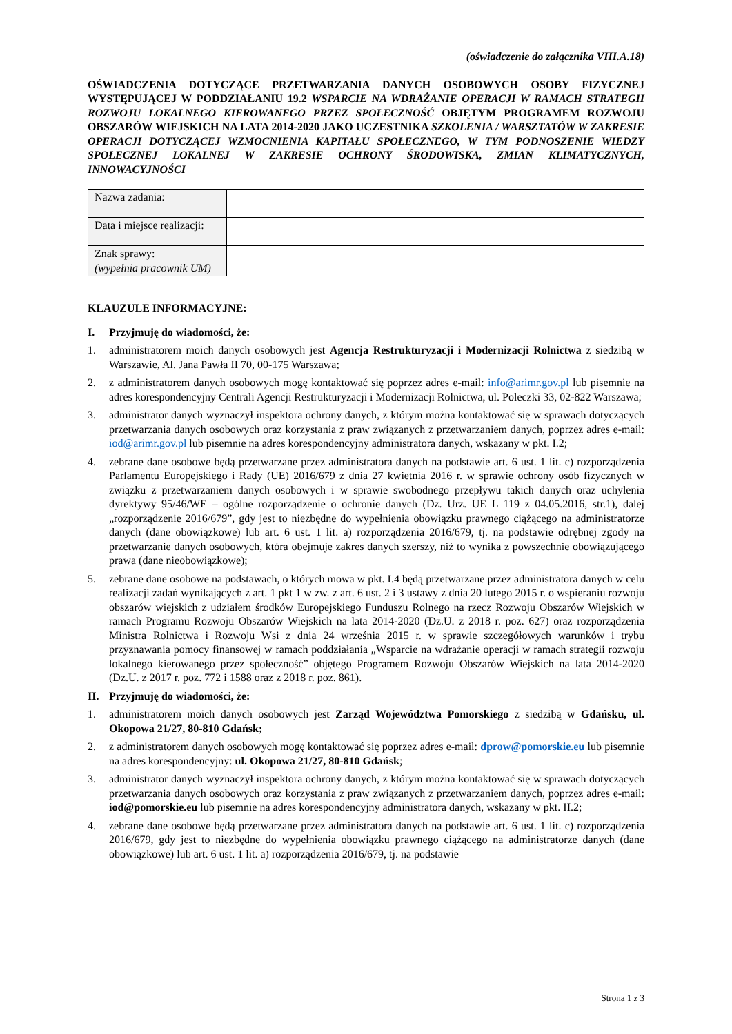(oświadczenie do załącznika VIII.A.18)
OŚWIADCZENIA DOTYCZĄCE PRZETWARZANIA DANYCH OSOBOWYCH OSOBY FIZYCZNEJ WYSTĘPUJĄCEJ W PODDZIAŁANIU 19.2 WSPARCIE NA WDRAŻANIE OPERACJI W RAMACH STRATEGII ROZWOJU LOKALNEGO KIEROWANEGO PRZEZ SPOŁECZNOŚĆ OBJĘTYM PROGRAMEM ROZWOJU OBSZARÓW WIEJSKICH NA LATA 2014-2020 JAKO UCZESTNIKA SZKOLENIA / WARSZTATÓW W ZAKRESIE OPERACJI DOTYCZĄCEJ WZMOCNIENIA KAPITAŁU SPOŁECZNEGO, W TYM PODNOSZENIE WIEDZY SPOŁECZNEJ LOKALNEJ W ZAKRESIE OCHRONY ŚRODOWISKA, ZMIAN KLIMATYCZNYCH, INNOWACYJNOŚCI
| Nazwa zadania: | |
| Data i miejsce realizacji: | |
| Znak sprawy: (wypełnia pracownik UM) | |
KLAUZULE INFORMACYJNE:
I. Przyjmuję do wiadomości, że:
1. administratorem moich danych osobowych jest Agencja Restrukturyzacji i Modernizacji Rolnictwa z siedzibą w Warszawie, Al. Jana Pawła II 70, 00-175 Warszawa;
2. z administratorem danych osobowych mogę kontaktować się poprzez adres e-mail: info@arimr.gov.pl lub pisemnie na adres korespondencyjny Centrali Agencji Restrukturyzacji i Modernizacji Rolnictwa, ul. Poleczki 33, 02-822 Warszawa;
3. administrator danych wyznaczył inspektora ochrony danych, z którym można kontaktować się w sprawach dotyczących przetwarzania danych osobowych oraz korzystania z praw związanych z przetwarzaniem danych, poprzez adres e-mail: iod@arimr.gov.pl lub pisemnie na adres korespondencyjny administratora danych, wskazany w pkt. I.2;
4. zebrane dane osobowe będą przetwarzane przez administratora danych na podstawie art. 6 ust. 1 lit. c) rozporządzenia Parlamentu Europejskiego i Rady (UE) 2016/679 z dnia 27 kwietnia 2016 r. w sprawie ochrony osób fizycznych w związku z przetwarzaniem danych osobowych i w sprawie swobodnego przepływu takich danych oraz uchylenia dyrektywy 95/46/WE – ogólne rozporządzenie o ochronie danych (Dz. Urz. UE L 119 z 04.05.2016, str.1), dalej „rozporządzenie 2016/679”, gdy jest to niezbędne do wypełnienia obowiązku prawnego ciążącego na administratorze danych (dane obowiązkowe) lub art. 6 ust. 1 lit. a) rozporządzenia 2016/679, tj. na podstawie odrębnej zgody na przetwarzanie danych osobowych, która obejmuje zakres danych szerszy, niż to wynika z powszechnie obowiązującego prawa (dane nieobowiązkowe);
5. zebrane dane osobowe na podstawach, o których mowa w pkt. I.4 będą przetwarzane przez administratora danych w celu realizacji zadań wynikających z art. 1 pkt 1 w zw. z art. 6 ust. 2 i 3 ustawy z dnia 20 lutego 2015 r. o wspieraniu rozwoju obszarów wiejskich z udziałem środków Europejskiego Funduszu Rolnego na rzecz Rozwoju Obszarów Wiejskich w ramach Programu Rozwoju Obszarów Wiejskich na lata 2014-2020 (Dz.U. z 2018 r. poz. 627) oraz rozporządzenia Ministra Rolnictwa i Rozwoju Wsi z dnia 24 września 2015 r. w sprawie szczegółowych warunków i trybu przyznawania pomocy finansowej w ramach poddziałania „Wsparcie na wdrażanie operacji w ramach strategii rozwoju lokalnego kierowanego przez społeczność” objętego Programem Rozwoju Obszarów Wiejskich na lata 2014-2020 (Dz.U. z 2017 r. poz. 772 i 1588 oraz z 2018 r. poz. 861).
II. Przyjmuję do wiadomości, że:
1. administratorem moich danych osobowych jest Zarząd Województwa Pomorskiego z siedzibą w Gdańsku, ul. Okopowa 21/27, 80-810 Gdańsk;
2. z administratorem danych osobowych mogę kontaktować się poprzez adres e-mail: dprow@pomorskie.eu lub pisemnie na adres korespondencyjny: ul. Okopowa 21/27, 80-810 Gdańsk;
3. administrator danych wyznaczył inspektora ochrony danych, z którym można kontaktować się w sprawach dotyczących przetwarzania danych osobowych oraz korzystania z praw związanych z przetwarzaniem danych, poprzez adres e-mail: iod@pomorskie.eu lub pisemnie na adres korespondencyjny administratora danych, wskazany w pkt. II.2;
4. zebrane dane osobowe będą przetwarzane przez administratora danych na podstawie art. 6 ust. 1 lit. c) rozporządzenia 2016/679, gdy jest to niezbędne do wypełnienia obowiązku prawnego ciążącego na administratorze danych (dane obowiązkowe) lub art. 6 ust. 1 lit. a) rozporządzenia 2016/679, tj. na podstawie
Strona 1 z 3